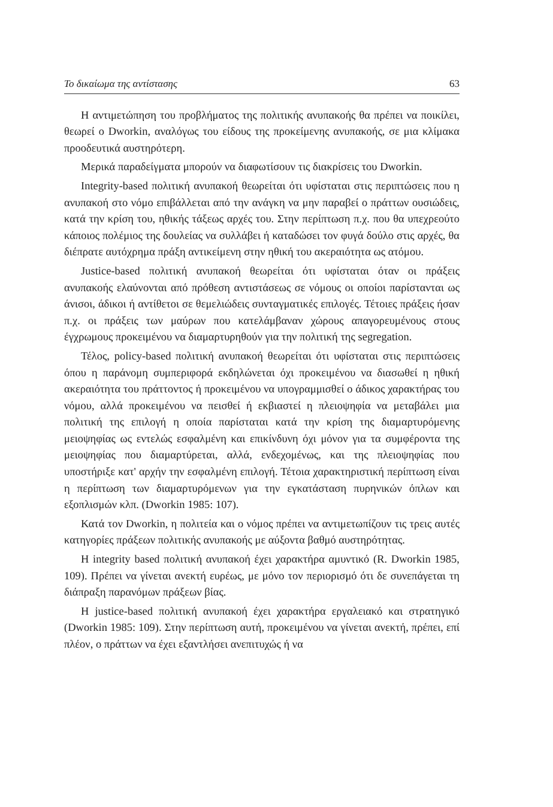Το δικαίωμα της αντίστασης 63
Η αντιμετώπηση του προβλήματος της πολιτικής ανυπακοής θα πρέπει να ποικίλει, θεωρεί ο Dworkin, αναλόγως του είδους της προκείμενης ανυπακοής, σε μια κλίμακα προοδευτικά αυστηρότερη.
Μερικά παραδείγματα μπορούν να διαφωτίσουν τις διακρίσεις του Dworkin.
Integrity-based πολιτική ανυπακοή θεωρείται ότι υφίσταται στις περιπτώσεις που η ανυπακοή στο νόμο επιβάλλεται από την ανάγκη να μην παραβεί ο πράττων ουσιώδεις, κατά την κρίση του, ηθικής τάξεως αρχές του. Στην περίπτωση π.χ. που θα υπεχρεούτο κάποιος πολέμιος της δουλείας να συλλάβει ή καταδώσει τον φυγά δούλο στις αρχές, θα διέπρατε αυτόχρημα πράξη αντικείμενη στην ηθική του ακεραιότητα ως ατόμου.
Justice-based πολιτική ανυπακοή θεωρείται ότι υφίσταται όταν οι πράξεις ανυπακοής ελαύνονται από πρόθεση αντιστάσεως σε νόμους οι οποίοι παρίστανται ως άνισοι, άδικοι ή αντίθετοι σε θεμελιώδεις συνταγματικές επιλογές. Τέτοιες πράξεις ήσαν π.χ. οι πράξεις των μαύρων που κατελάμβαναν χώρους απαγορευμένους στους έγχρωμους προκειμένου να διαμαρτυρηθούν για την πολιτική της segregation.
Τέλος, policy-based πολιτική ανυπακοή θεωρείται ότι υφίσταται στις περιπτώσεις όπου η παράνομη συμπεριφορά εκδηλώνεται όχι προκειμένου να διασωθεί η ηθική ακεραιότητα του πράττοντος ή προκειμένου να υπογραμμισθεί ο άδικος χαρακτήρας του νόμου, αλλά προκειμένου να πεισθεί ή εκβιαστεί η πλειοψηφία να μεταβάλει μια πολιτική της επιλογή η οποία παρίσταται κατά την κρίση της διαμαρτυρόμενης μειοψηφίας ως εντελώς εσφαλμένη και επικίνδυνη όχι μόνον για τα συμφέροντα της μειοψηφίας που διαμαρτύρεται, αλλά, ενδεχομένως, και της πλειοψηφίας που υποστήριξε κατ' αρχήν την εσφαλμένη επιλογή. Τέτοια χαρακτηριστική περίπτωση είναι η περίπτωση των διαμαρτυρόμενων για την εγκατάσταση πυρηνικών όπλων και εξοπλισμών κλπ. (Dworkin 1985: 107).
Κατά τον Dworkin, η πολιτεία και ο νόμος πρέπει να αντιμετωπίζουν τις τρεις αυτές κατηγορίες πράξεων πολιτικής ανυπακοής με αύξοντα βαθμό αυστηρότητας.
Η integrity based πολιτική ανυπακοή έχει χαρακτήρα αμυντικό (R. Dworkin 1985, 109). Πρέπει να γίνεται ανεκτή ευρέως, με μόνο τον περιορισμό ότι δε συνεπάγεται τη διάπραξη παρανόμων πράξεων βίας.
Η justice-based πολιτική ανυπακοή έχει χαρακτήρα εργαλειακό και στρατηγικό (Dworkin 1985: 109). Στην περίπτωση αυτή, προκειμένου να γίνεται ανεκτή, πρέπει, επί πλέον, ο πράττων να έχει εξαντλήσει ανεπιτυχώς ή να